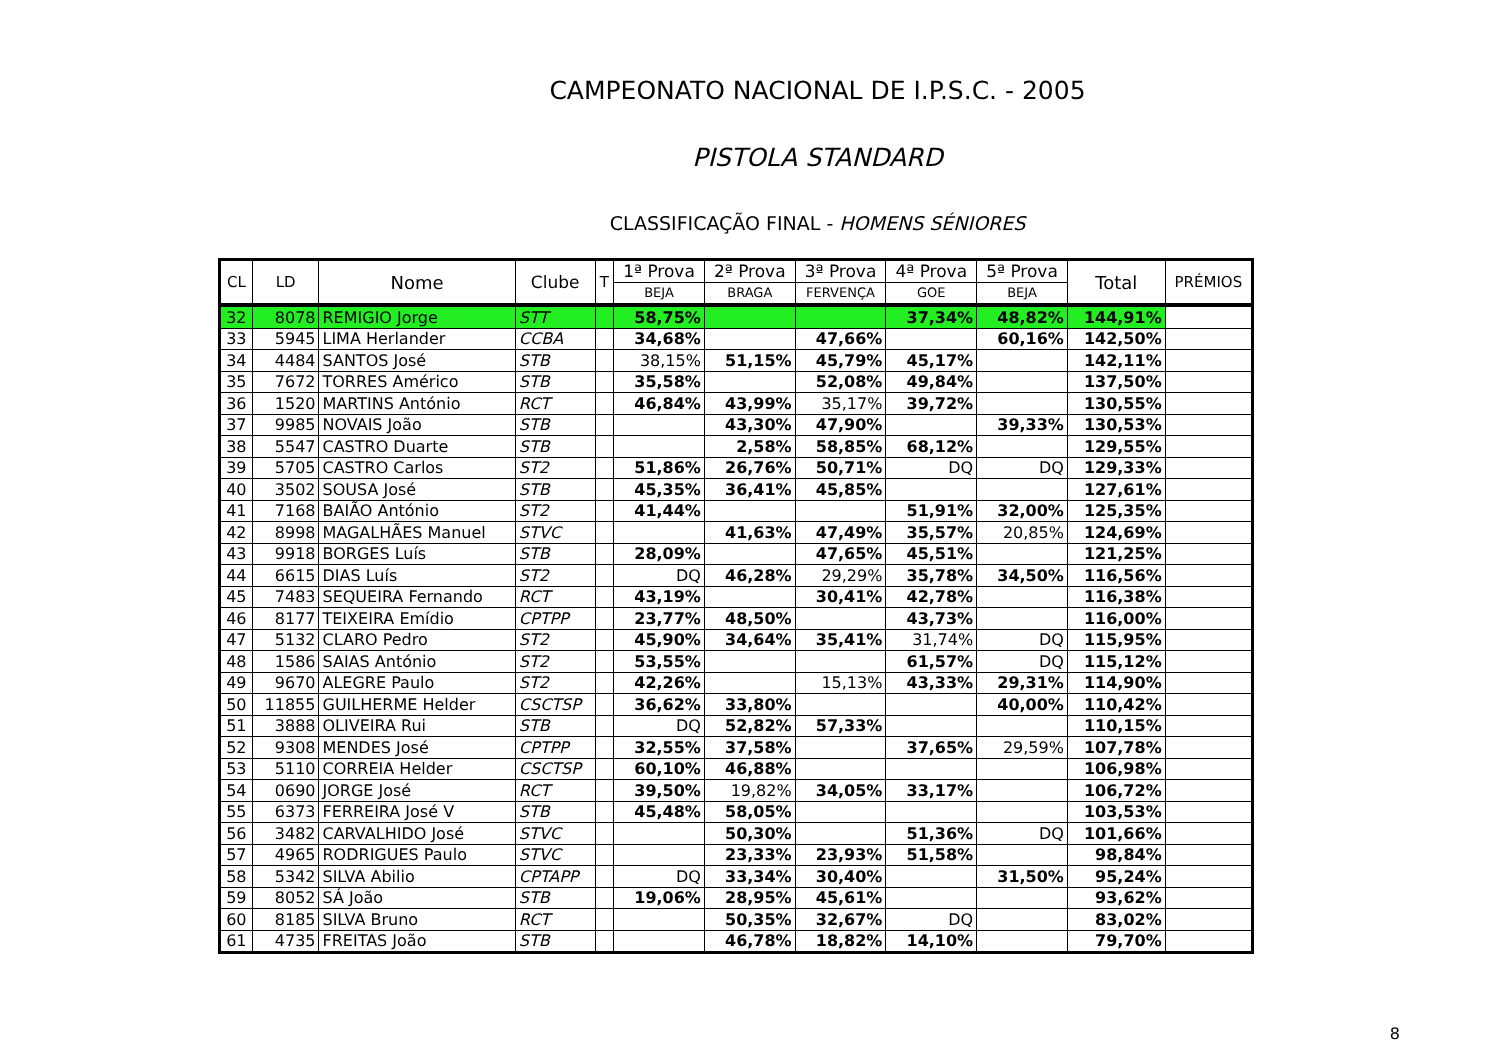CAMPEONATO NACIONAL DE I.P.S.C. - 2005
PISTOLA STANDARD
CLASSIFICAÇÃO FINAL - HOMENS SÉNIORES
| CL | LD | Nome | Clube | T | 1ª Prova | 2ª Prova | 3ª Prova | 4ª Prova | 5ª Prova | Total | PRÉMIOS |
| --- | --- | --- | --- | --- | --- | --- | --- | --- | --- | --- | --- |
| | | | | | BEJA | BRAGA | FERVENÇA | GOE | BEJA | | |
| 32 | 8078 | REMIGIO Jorge | STT | | 58,75% | | | 37,34% | 48,82% | 144,91% | |
| 33 | 5945 | LIMA Herlander | CCBA | | 34,68% | | 47,66% | | 60,16% | 142,50% | |
| 34 | 4484 | SANTOS José | STB | | 38,15% | 51,15% | 45,79% | 45,17% | | 142,11% | |
| 35 | 7672 | TORRES Américo | STB | | 35,58% | | 52,08% | 49,84% | | 137,50% | |
| 36 | 1520 | MARTINS António | RCT | | 46,84% | 43,99% | 35,17% | 39,72% | | 130,55% | |
| 37 | 9985 | NOVAIS João | STB | | | 43,30% | 47,90% | | 39,33% | 130,53% | |
| 38 | 5547 | CASTRO Duarte | STB | | | 2,58% | 58,85% | 68,12% | | 129,55% | |
| 39 | 5705 | CASTRO Carlos | ST2 | | 51,86% | 26,76% | 50,71% | DQ | DQ | 129,33% | |
| 40 | 3502 | SOUSA José | STB | | 45,35% | 36,41% | 45,85% | | | 127,61% | |
| 41 | 7168 | BAIÃO António | ST2 | | 41,44% | | | 51,91% | 32,00% | 125,35% | |
| 42 | 8998 | MAGALHÃES Manuel | STVC | | | 41,63% | 47,49% | 35,57% | 20,85% | 124,69% | |
| 43 | 9918 | BORGES Luís | STB | | 28,09% | | 47,65% | 45,51% | | 121,25% | |
| 44 | 6615 | DIAS Luís | ST2 | | DQ | 46,28% | 29,29% | 35,78% | 34,50% | 116,56% | |
| 45 | 7483 | SEQUEIRA Fernando | RCT | | 43,19% | | 30,41% | 42,78% | | 116,38% | |
| 46 | 8177 | TEIXEIRA Emídio | CPTPP | | 23,77% | 48,50% | | 43,73% | | 116,00% | |
| 47 | 5132 | CLARO Pedro | ST2 | | 45,90% | 34,64% | 35,41% | 31,74% | DQ | 115,95% | |
| 48 | 1586 | SAIAS António | ST2 | | 53,55% | | | 61,57% | DQ | 115,12% | |
| 49 | 9670 | ALEGRE Paulo | ST2 | | 42,26% | | 15,13% | 43,33% | 29,31% | 114,90% | |
| 50 | 11855 | GUILHERME Helder | CSCTSP | | 36,62% | 33,80% | | | 40,00% | 110,42% | |
| 51 | 3888 | OLIVEIRA Rui | STB | | DQ | 52,82% | 57,33% | | | 110,15% | |
| 52 | 9308 | MENDES José | CPTPP | | 32,55% | 37,58% | | 37,65% | 29,59% | 107,78% | |
| 53 | 5110 | CORREIA Helder | CSCTSP | | 60,10% | 46,88% | | | | 106,98% | |
| 54 | 0690 | JORGE José | RCT | | 39,50% | 19,82% | 34,05% | 33,17% | | 106,72% | |
| 55 | 6373 | FERREIRA José V | STB | | 45,48% | 58,05% | | | | 103,53% | |
| 56 | 3482 | CARVALHIDO José | STVC | | | 50,30% | | 51,36% | DQ | 101,66% | |
| 57 | 4965 | RODRIGUES Paulo | STVC | | | 23,33% | 23,93% | 51,58% | | 98,84% | |
| 58 | 5342 | SILVA Abilio | CPTAPP | | DQ | 33,34% | 30,40% | | 31,50% | 95,24% | |
| 59 | 8052 | SÁ João | STB | | 19,06% | 28,95% | 45,61% | | | 93,62% | |
| 60 | 8185 | SILVA Bruno | RCT | | | 50,35% | 32,67% | DQ | | 83,02% | |
| 61 | 4735 | FREITAS João | STB | | | 46,78% | 18,82% | 14,10% | | 79,70% | |
8